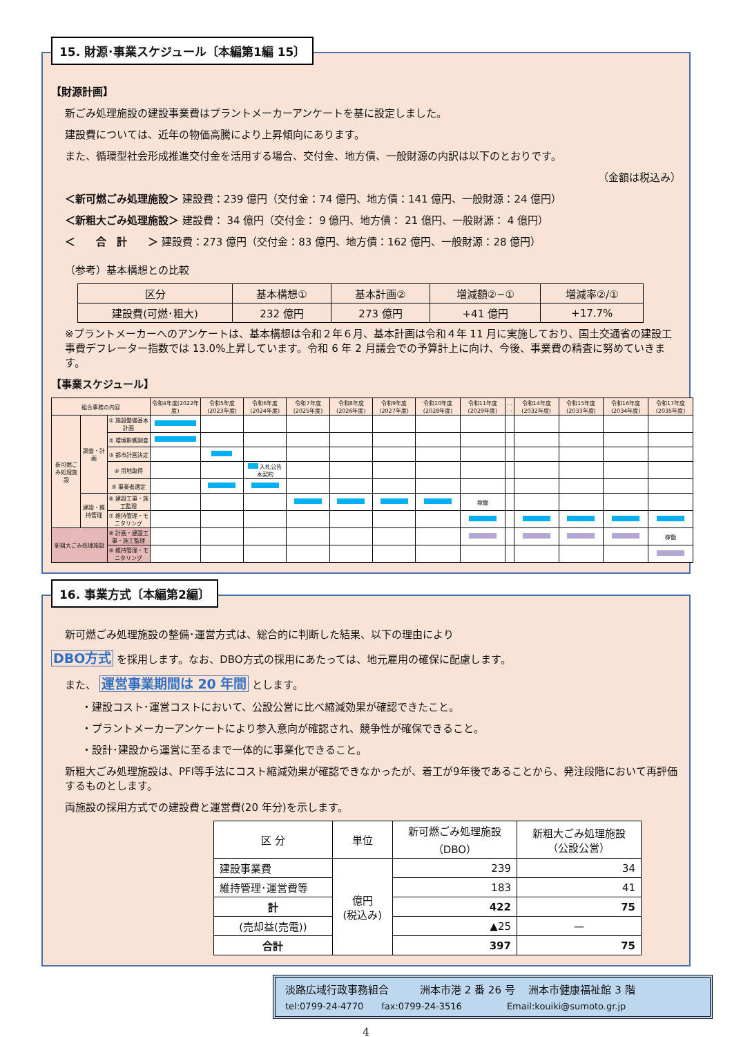15. 財源･事業スケジュール〔本編第1編 15〕
【財源計画】
新ごみ処理施設の建設事業費はプラントメーカーアンケートを基に設定しました。
建設費については、近年の物価高騰により上昇傾向にあります。
また、循環型社会形成推進交付金を活用する場合、交付金、地方債、一般財源の内訳は以下のとおりです。
（金額は税込み）
＜新可燃ごみ処理施設＞ 建設費：239 億円（交付金：74 億円、地方債：141 億円、一般財源：24 億円）
＜新粗大ごみ処理施設＞ 建設費： 34 億円（交付金： 9 億円、地方債： 21 億円、一般財源： 4 億円）
＜　　合　計　　＞ 建設費：273 億円（交付金：83 億円、地方債：162 億円、一般財源：28 億円）
（参考）基本構想との比較
| 区分 | 基本構想① | 基本計画② | 増減額②−① | 増減率②/① |
| --- | --- | --- | --- | --- |
| 建設費(可燃･粗大) | 232 億円 | 273 億円 | +41 億円 | +17.7% |
※プラントメーカーへのアンケートは、基本構想は令和２年６月、基本計画は令和４年 11 月に実施しており、国土交通省の建設工事費デフレーター指数では 13.0%上昇しています。令和 6 年 2 月議会での予算計上に向け、今後、事業費の精査に努めていきます。
【事業スケジュール】
| 組合事務の内容 | | | 令和4年度(2022年度) | 令和5年度(2023年度) | 令和6年度(2024年度) | 令和7年度(2025年度) | 令和8年度(2026年度) | 令和9年度(2027年度) | 令和10年度(2028年度) | 令和11年度(2029年度) | . . . . | 令和14年度(2032年度) | 令和15年度(2033年度) | 令和16年度(2034年度) | 令和17年度(2035年度) |
| --- | --- | --- | --- | --- | --- | --- | --- | --- | --- | --- | --- | --- | --- | --- | --- |
| 新可燃ごみ処理施設 | 調査・計画 | ① 施設整備基本計画 | | | | | | | | | | | | | |
| | | ② 環境影響調査 | | | | | | | | | | | | | |
| | | ③ 都市計画決定 | | | | | | | | | | | | | |
| | | ④ 用地取得 | | | 入札公告 本契約 | | | | | | | | | | |
| | | ⑤ 事業者選定 | | | | | | | | | | | | | |
| | 建設・維持管理 | ⑥ 建設工事・施工監理 | | | | | | | | 稼働 | | | | | |
| | | ⑦ 維持管理・モニタリング | | | | | | | | | | | | | |
| 新粗大ごみ処理施設 | | ⑧ 計画・建設工事・施工監理 | | | | | | | | | | | | | 稼働 |
| | | ⑨ 維持管理・モニタリング | | | | | | | | | | | | | |
16. 事業方式〔本編第2編〕
新可燃ごみ処理施設の整備･運営方式は、総合的に判断した結果、以下の理由により
DBO方式 を採用します。なお、DBO方式の採用にあたっては、地元雇用の確保に配慮します。
また、 運営事業期間は 20 年間 とします。
・建設コスト･運営コストにおいて、公設公営に比べ縮減効果が確認できたこと。
・プラントメーカーアンケートにより参入意向が確認され、競争性が確保できること。
・設計･建設から運営に至るまで一体的に事業化できること。
新粗大ごみ処理施設は、PFI等手法にコスト縮減効果が確認できなかったが、着工が9年後であることから、発注段階において再評価するものとします。
両施設の採用方式での建設費と運営費(20 年分)を示します。
| 区 分 | 単位 | 新可燃ごみ処理施設 （DBO） | 新粗大ごみ処理施設 （公設公営） |
| --- | --- | --- | --- |
| 建設事業費 | 億円 (税込み) | 239 | 34 |
| 維持管理･運営費等 | | 183 | 41 |
| 計 | | 422 | 75 |
| (売却益(売電)) | | ▲25 | — |
| 合計 | | 397 | 75 |
淡路広域行政事務組合　　　洲本市港 2 番 26 号　 洲本市健康福祉館 3 階
tel:0799-24-4770　　fax:0799-24-3516　　　　　Email:kouiki@sumoto.gr.jp
4